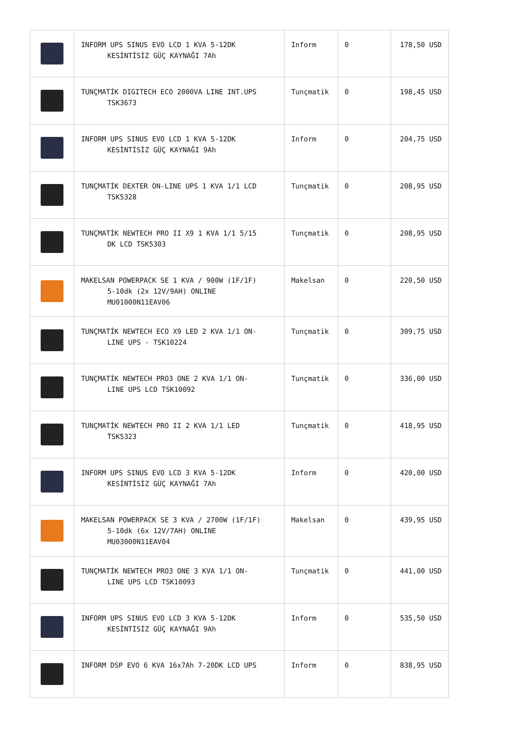| | INFORM UPS SINUS EVO LCD 1 KVA 5-12DK KESİNTİSİZ GÜÇ KAYNAĞI 7Ah | Inform | 0 | 178,50 USD |
| | TUNÇMATİK DIGITECH ECO 2000VA LINE INT.UPS TSK3673 | Tunçmatik | 0 | 198,45 USD |
| | INFORM UPS SINUS EVO LCD 1 KVA 5-12DK KESİNTİSİZ GÜÇ KAYNAĞI 9Ah | Inform | 0 | 204,75 USD |
| | TUNÇMATİK DEXTER ON-LINE UPS 1 KVA 1/1 LCD TSK5328 | Tunçmatik | 0 | 208,95 USD |
| | TUNÇMATİK NEWTECH PRO II X9 1 KVA 1/1 5/15 DK LCD TSK5303 | Tunçmatik | 0 | 208,95 USD |
| | MAKELSAN POWERPACK SE 1 KVA / 900W (1F/1F) 5-10dk (2x 12V/9AH) ONLINE MU01000N11EAV06 | Makelsan | 0 | 220,50 USD |
| | TUNÇMATİK NEWTECH ECO X9 LED 2 KVA 1/1 ON- LINE UPS - TSK10224 | Tunçmatik | 0 | 309,75 USD |
| | TUNÇMATİK NEWTECH PRO3 ONE 2 KVA 1/1 ON- LINE UPS LCD TSK10092 | Tunçmatik | 0 | 336,00 USD |
| | TUNÇMATİK NEWTECH PRO II 2 KVA 1/1 LED TSK5323 | Tunçmatik | 0 | 418,95 USD |
| | INFORM UPS SINUS EVO LCD 3 KVA 5-12DK KESİNTİSİZ GÜÇ KAYNAĞI 7Ah | Inform | 0 | 420,00 USD |
| | MAKELSAN POWERPACK SE 3 KVA / 2700W (1F/1F) 5-10dk (6x 12V/7AH) ONLINE MU03000N11EAV04 | Makelsan | 0 | 439,95 USD |
| | TUNÇMATİK NEWTECH PRO3 ONE 3 KVA 1/1 ON- LINE UPS LCD TSK10093 | Tunçmatik | 0 | 441,00 USD |
| | INFORM UPS SINUS EVO LCD 3 KVA 5-12DK KESİNTİSİZ GÜÇ KAYNAĞI 9Ah | Inform | 0 | 535,50 USD |
| | INFORM DSP EVO 6 KVA 16x7Ah 7-20DK LCD UPS | Inform | 0 | 838,95 USD |